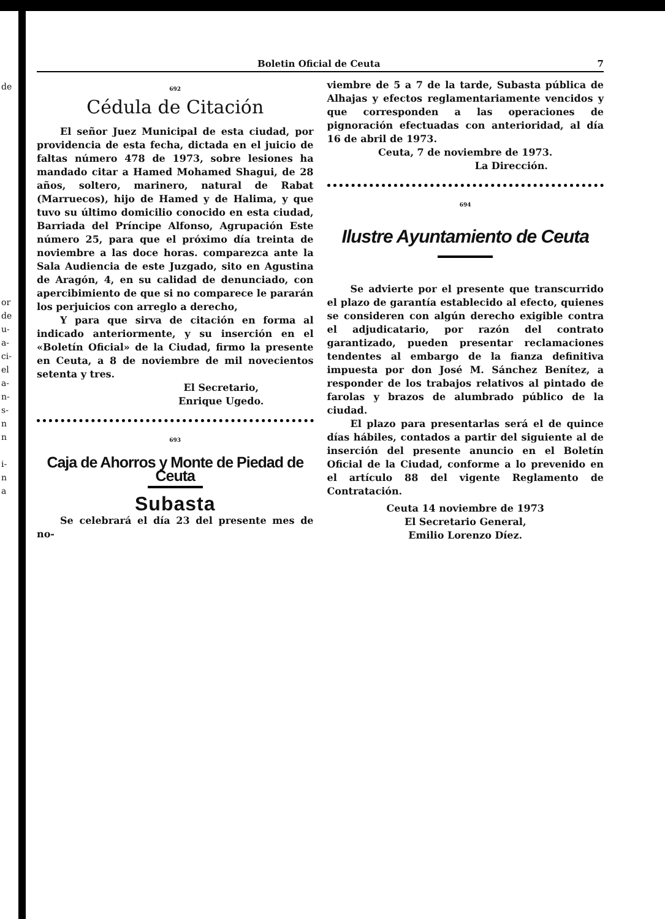de
or
de
u-
a-
ci-
el
a-
n-
s-
n
n
i-
n
a
Boletin Oficial de Ceuta 7
692
Cédula de Citación
El señor Juez Municipal de esta ciudad, por providencia de esta fecha, dictada en el juicio de faltas número 478 de 1973, sobre lesiones ha mandado citar a Hamed Mohamed Shagui, de 28 años, soltero, marinero, natural de Rabat (Marruecos), hijo de Hamed y de Halima, y que tuvo su último domicilio conocido en esta ciudad, Barriada del Príncipe Alfonso, Agrupación Este número 25, para que el próximo día treinta de noviembre a las doce horas. comparezca ante la Sala Audiencia de este Juzgado, sito en Agustina de Aragón, 4, en su calidad de denunciado, con apercibimiento de que si no comparece le pararán los perjuicios con arreglo a derecho,
Y para que sirva de citación en forma al indicado anteriormente, y su inserción en el «Boletín Oficial» de la Ciudad, firmo la presente en Ceuta, a 8 de noviembre de mil novecientos setenta y tres.
El Secretario,
Enrique Ugedo.
693
Caja de Ahorros y Monte de Piedad de Ceuta
Subasta
Se celebrará el día 23 del presente mes de no-
viembre de 5 a 7 de la tarde, Subasta pública de Alhajas y efectos reglamentariamente vencidos y que corresponden a las operaciones de pignoración efectuadas con anterioridad, al día 16 de abril de 1973.
Ceuta, 7 de noviembre de 1973.
La Dirección.
694
Ilustre Ayuntamiento de Ceuta
Se advierte por el presente que transcurrido el plazo de garantía establecido al efecto, quienes se consideren con algún derecho exigible contra el adjudicatario, por razón del contrato garantizado, pueden presentar reclamaciones tendentes al embargo de la fianza definitiva impuesta por don José M. Sánchez Benítez, a responder de los trabajos relativos al pintado de farolas y brazos de alumbrado público de la ciudad.
El plazo para presentarlas será el de quince días hábiles, contados a partir del siguiente al de inserción del presente anuncio en el Boletín Oficial de la Ciudad, conforme a lo prevenido en el artículo 88 del vigente Reglamento de Contratación.
Ceuta 14 noviembre de 1973
El Secretario General,
Emilio Lorenzo Díez.